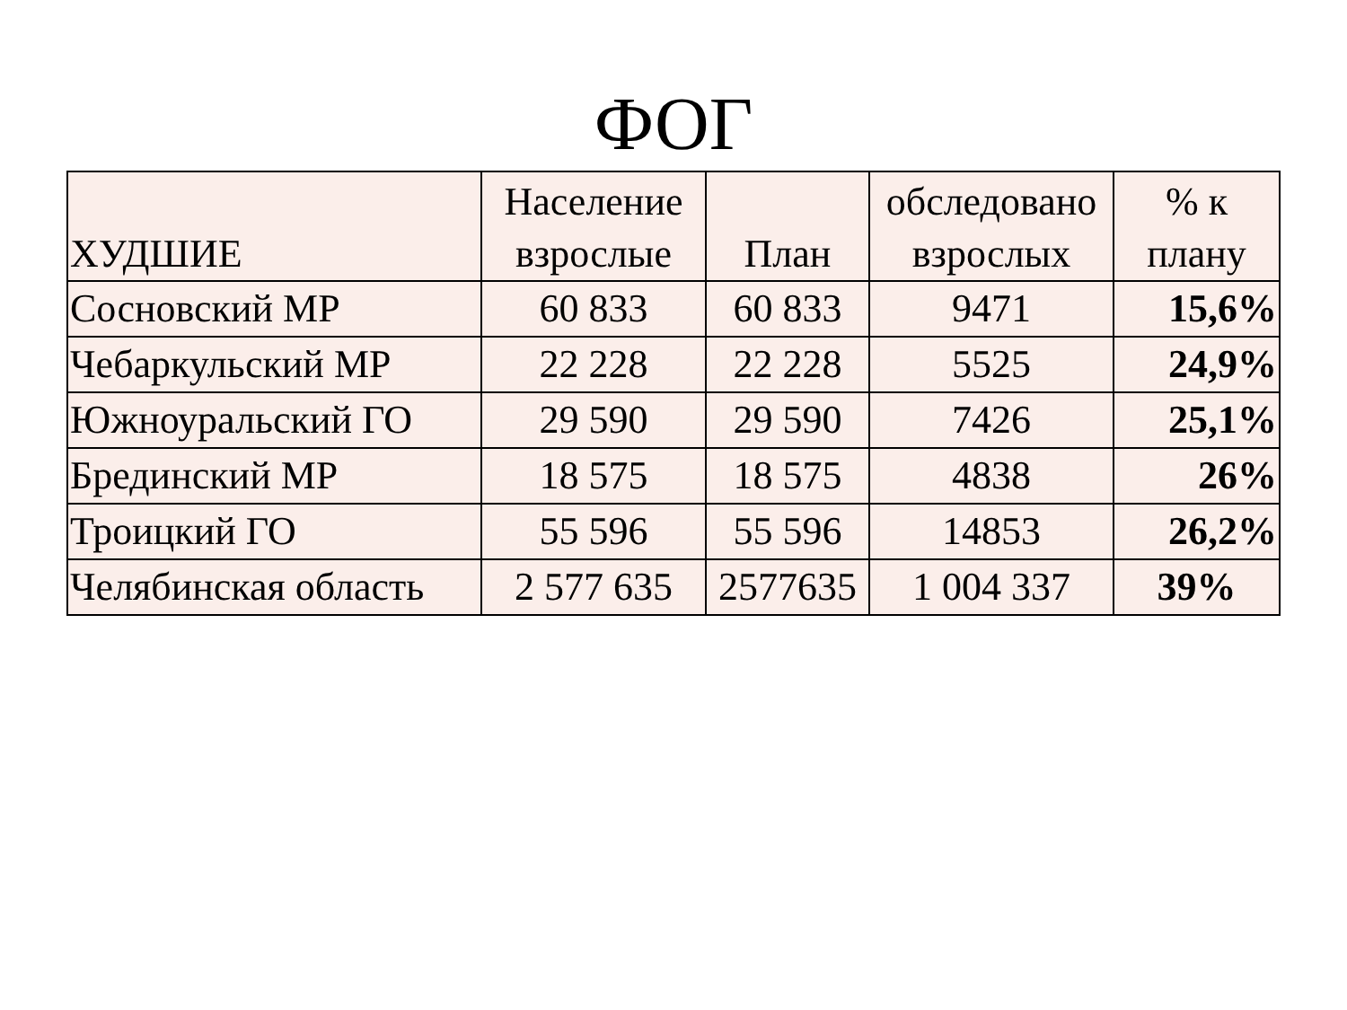ФОГ
| ХУДШИЕ | Население взрослые | План | обследовано взрослых | % к плану |
| --- | --- | --- | --- | --- |
| Сосновский МР | 60 833 | 60 833 | 9471 | 15,6% |
| Чебаркульский МР | 22 228 | 22 228 | 5525 | 24,9% |
| Южноуральский ГО | 29 590 | 29 590 | 7426 | 25,1% |
| Брединский МР | 18 575 | 18 575 | 4838 | 26% |
| Троицкий ГО | 55 596 | 55 596 | 14853 | 26,2% |
| Челябинская область | 2 577 635 | 2577635 | 1 004 337 | 39% |